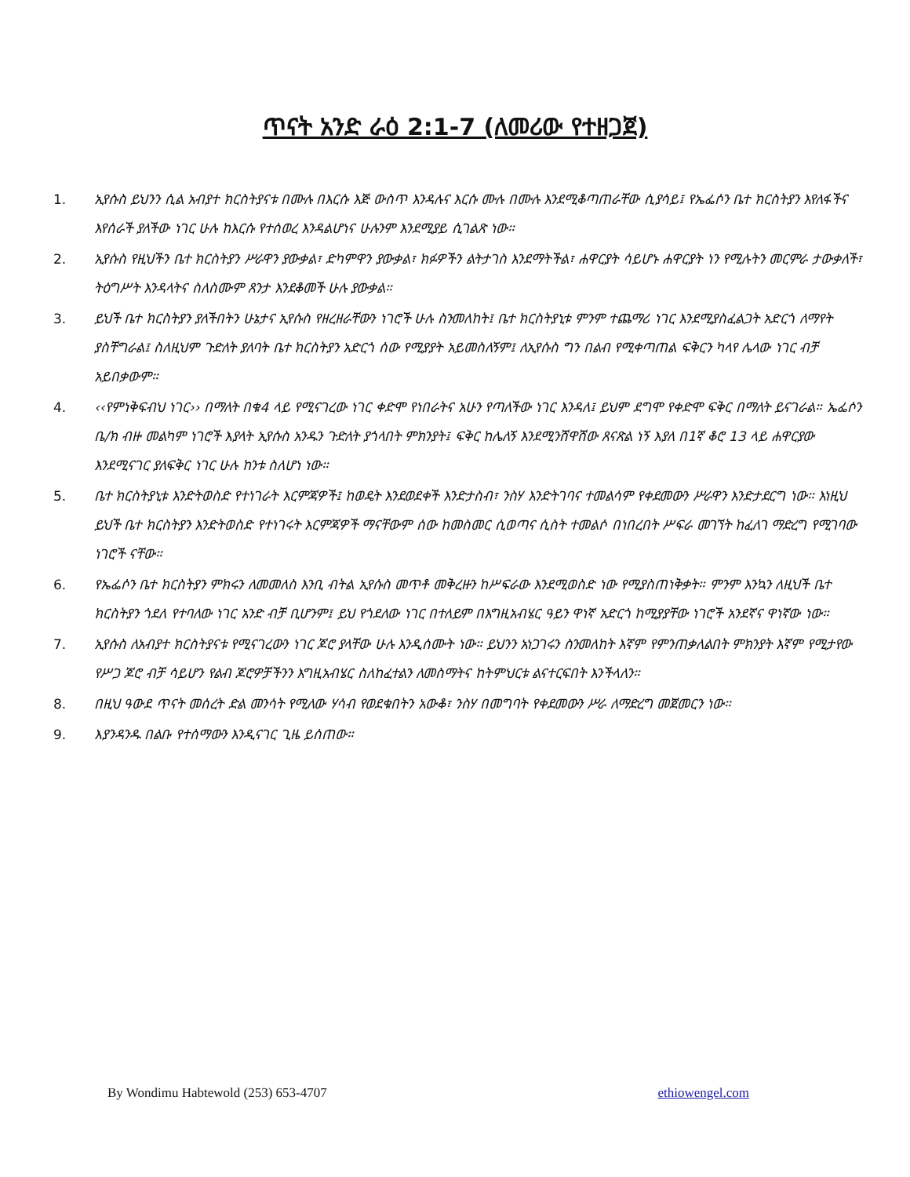ጥናት አንድ ራዕ 2:1-7 (ለመሪው የተዘጋጀ)
1. ኢየሱስ ይህንን ሲል አብያተ ክርስትያናቱ በሙሉ በእርሱ እጅ ውስጥ እንዳሉና እርሱ ሙሉ በሙሉ እንደሚቆጣጠራቸው ሲያሳይ፤ የኤፌሶን ቤተ ክርስትያን እየለፋችና እየሰራች ያለችው ነገር ሁሉ ከእርሱ የተሰወረ እንዳልሆነና ሁሉንም እንደሚያይ ሲገልጽ ነው።
2. ኢየሱስ የዚህችን ቤተ ክርስትያን ሥራዋን ያውቃል፣ ድካምዋን ያውቃል፣ ክፉዎችን ልትታገስ እንደማትችል፣ ሐዋርያት ሳይሆኑ ሐዋርያት ነን የሚሉትን መርምራ ታውቃለች፣ ትዕግሥት እንዳላትና ስለስሙም ጸንታ እንደቆመች ሁሉ ያውቃል።
3. ይህች ቤተ ክርስትያን ያለችበትን ሁኔታና ኢየሱስ የዘረዘራቸውን ነገሮች ሁሉ ስንመለከት፤ ቤተ ክርስትያኒቱ ምንም ተጨማሪ ነገር እንደሚያስፈልጋት አድርጎ ለማየት ያስቸግራል፤ ስለዚህም ጉድለት ያለባት ቤተ ክርስትያን አድርጎ ሰው የሚያያት አይመስለኝም፤ ለኢየሱስ ግን በልብ የሚቀጣጠል ፍቅርን ካላየ ሌላው ነገር ብቻ አይበቃውም።
4. ‹‹የምነቅፍብህ ነገር›› በማለት በቁ4 ላይ የሚናገረው ነገር ቀድሞ የነበራትና አሁን የጣለችው ነገር እንዳለ፤ ይህም ደግሞ የቀድሞ ፍቅር በማለት ይናገራል። ኤፌሶን ቤ/ክ ብዙ መልካም ነገሮች እያላት ኢየሱስ አንዱን ጉድለት ያጎላበት ምክንያት፤ ፍቅር ከሌለኝ እንደሚንሸዋሸው ጸናጽል ነኝ እያለ በ1ኛ ቆሮ 13 ላይ ሐዋርያው እንደሚናገር ያለፍቅር ነገር ሁሉ ከንቱ ስለሆነ ነው።
5. ቤተ ክርስትያኒቱ እንድትወስድ የተነገራት እርምጃዎች፤ ከወዴት እንደወደቀች እንድታስብ፣ ንስሃ እንድትገባና ተመልሳም የቀደመውን ሥራዋን እንድታደርግ ነው። እነዚህ ይህች ቤተ ክርስትያን እንድትወስድ የተነገሩት እርምጃዎች ማናቸውም ሰው ከመስመር ሲወጣና ሲስት ተመልሶ በነበረበት ሥፍራ መገኘት ከፈለገ ማድረግ የሚገባው ነገሮች ናቸው።
6. የኤፌሶን ቤተ ክርስትያን ምክሩን ለመመለስ እንቢ ብትል ኢየሱስ መጥቶ መቅረዙን ከሥፍራው እንደሚወስድ ነው የሚያስጠነቅቃት። ምንም እንኳን ለዚህች ቤተ ክርስትያን ጎደለ የተባለው ነገር አንድ ብቻ ቢሆንም፤ ይህ የጎደለው ነገር በተለይም በእግዚአብሄር ዓይን ዋነኛ አድርጎ ከሚያያቸው ነገሮች አንደኛና ዋነኛው ነው።
7. ኢየሱስ ለአብያተ ክርስትያናቱ የሚናገረውን ነገር ጆሮ ያላቸው ሁሉ እንዲሰሙት ነው። ይህንን አነጋገሩን ስንመለከት እኛም የምንጠቃለልበት ምክንያት እኛም የሚታየው የሥጋ ጆሮ ብቻ ሳይሆን የልብ ጆሮዎቻችንን እግዚአብሄር ስለከፈተልን ለመስማትና ከትምህርቱ ልናተርፍበት እንችላለን።
8. በዚህ ዓውደ ጥናት መሰረት ድል መንሳት የሚለው ሃሳብ የወደቁበትን አውቆ፣ ንስሃ በመግባት የቀደመውን ሥራ ለማድረግ መጀመርን ነው።
9. እያንዳንዱ በልቡ የተሰማውን እንዲናገር ጊዜ ይሰጠው።
By Wondimu Habtewold (253) 653-4707 ethiowengel.com